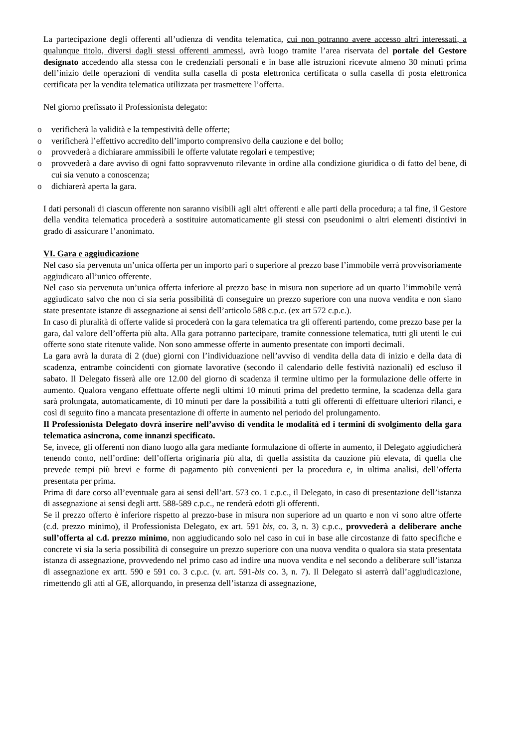La partecipazione degli offerenti all’udienza di vendita telematica, cui non potranno avere accesso altri interessati, a qualunque titolo, diversi dagli stessi offerenti ammessi, avrà luogo tramite l’area riservata del portale del Gestore designato accedendo alla stessa con le credenziali personali e in base alle istruzioni ricevute almeno 30 minuti prima dell’inizio delle operazioni di vendita sulla casella di posta elettronica certificata o sulla casella di posta elettronica certificata per la vendita telematica utilizzata per trasmettere l’offerta.
Nel giorno prefissato il Professionista delegato:
o verificherà la validità e la tempestività delle offerte;
o verificherà l’effettivo accredito dell’importo comprensivo della cauzione e del bollo;
o provvederà a dichiarare ammissibili le offerte valutate regolari e tempestive;
o provvederà a dare avviso di ogni fatto sopravvenuto rilevante in ordine alla condizione giuridica o di fatto del bene, di cui sia venuto a conoscenza;
o dichiarerà aperta la gara.
I dati personali di ciascun offerente non saranno visibili agli altri offerenti e alle parti della procedura; a tal fine, il Gestore della vendita telematica procederà a sostituire automaticamente gli stessi con pseudonimi o altri elementi distintivi in grado di assicurare l’anonimato.
VI. Gara e aggiudicazione
Nel caso sia pervenuta un’unica offerta per un importo pari o superiore al prezzo base l’immobile verrà provvisoriamente aggiudicato all’unico offerente.
Nel caso sia pervenuta un’unica offerta inferiore al prezzo base in misura non superiore ad un quarto l’immobile verrà aggiudicato salvo che non ci sia seria possibilità di conseguire un prezzo superiore con una nuova vendita e non siano state presentate istanze di assegnazione ai sensi dell’articolo 588 c.p.c. (ex art 572 c.p.c.).
In caso di pluralità di offerte valide si procederà con la gara telematica tra gli offerenti partendo, come prezzo base per la gara, dal valore dell’offerta più alta. Alla gara potranno partecipare, tramite connessione telematica, tutti gli utenti le cui offerte sono state ritenute valide. Non sono ammesse offerte in aumento presentate con importi decimali.
La gara avrà la durata di 2 (due) giorni con l’individuazione nell’avviso di vendita della data di inizio e della data di scadenza, entrambe coincidenti con giornate lavorative (secondo il calendario delle festività nazionali) ed escluso il sabato. Il Delegato fisserà alle ore 12.00 del giorno di scadenza il termine ultimo per la formulazione delle offerte in aumento. Qualora vengano effettuate offerte negli ultimi 10 minuti prima del predetto termine, la scadenza della gara sarà prolungata, automaticamente, di 10 minuti per dare la possibilità a tutti gli offerenti di effettuare ulteriori rilanci, e così di seguito fino a mancata presentazione di offerte in aumento nel periodo del prolungamento.
Il Professionista Delegato dovrà inserire nell’avviso di vendita le modalità ed i termini di svolgimento della gara telematica asincrona, come innanzi specificato.
Se, invece, gli offerenti non diano luogo alla gara mediante formulazione di offerte in aumento, il Delegato aggiudicherà tenendo conto, nell’ordine: dell’offerta originaria più alta, di quella assistita da cauzione più elevata, di quella che prevede tempi più brevi e forme di pagamento più convenienti per la procedura e, in ultima analisi, dell’offerta presentata per prima.
Prima di dare corso all’eventuale gara ai sensi dell’art. 573 co. 1 c.p.c., il Delegato, in caso di presentazione dell’istanza di assegnazione ai sensi degli artt. 588-589 c.p.c., ne renderà edotti gli offerenti.
Se il prezzo offerto è inferiore rispetto al prezzo-base in misura non superiore ad un quarto e non vi sono altre offerte (c.d. prezzo minimo), il Professionista Delegato, ex art. 591 bis, co. 3, n. 3) c.p.c., provvederà a deliberare anche sull’offerta al c.d. prezzo minimo, non aggiudicando solo nel caso in cui in base alle circostanze di fatto specifiche e concrete vi sia la seria possibilità di conseguire un prezzo superiore con una nuova vendita o qualora sia stata presentata istanza di assegnazione, provvedendo nel primo caso ad indire una nuova vendita e nel secondo a deliberare sull’istanza di assegnazione ex artt. 590 e 591 co. 3 c.p.c. (v. art. 591-bis co. 3, n. 7). Il Delegato si asterrà dall’aggiudicazione, rimettendo gli atti al GE, allorquando, in presenza dell’istanza di assegnazione,